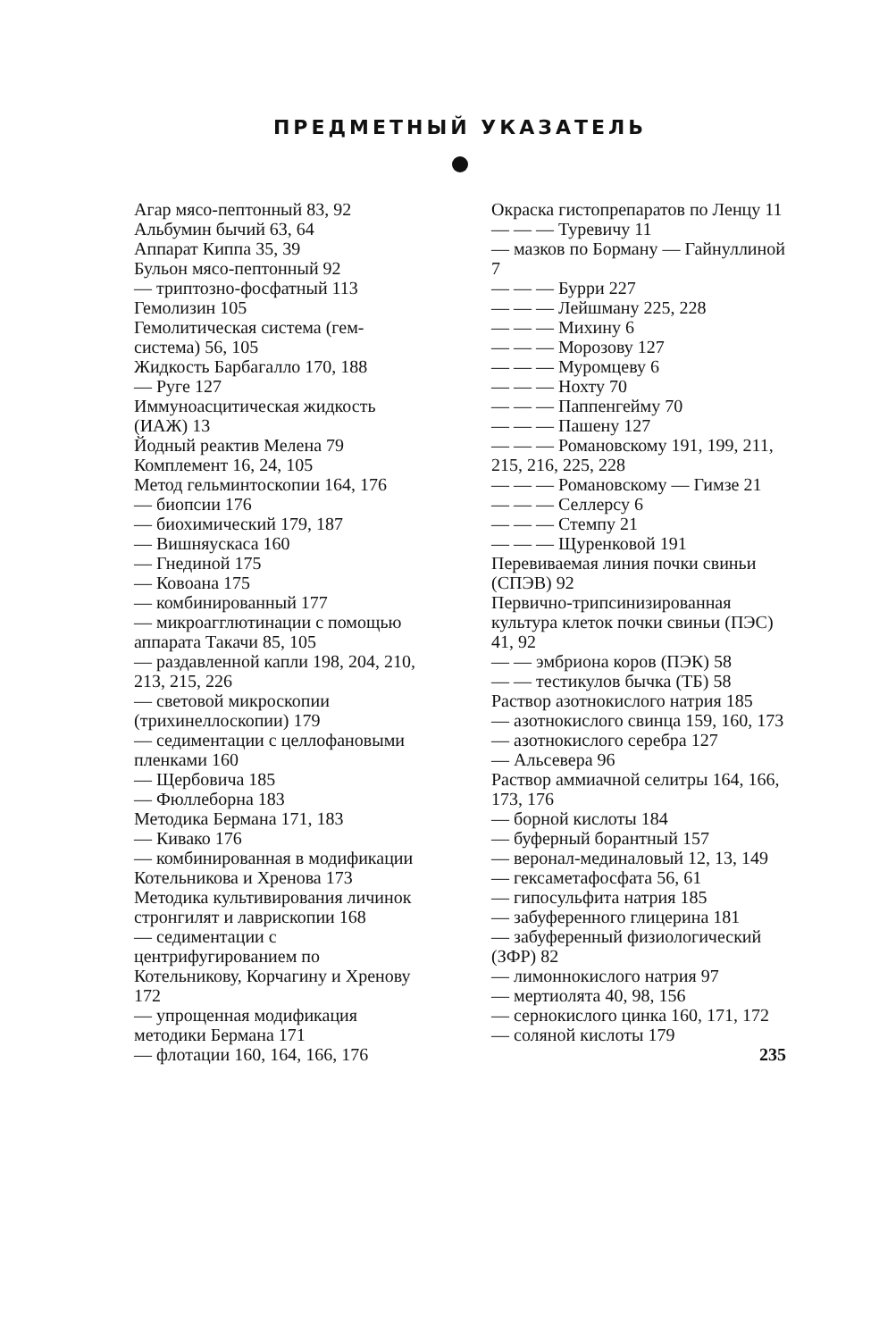ПРЕДМЕТНЫЙ УКАЗАТЕЛЬ
Агар мясо-пептонный 83, 92
Альбумин бычий 63, 64
Аппарат Киппа 35, 39
Бульон мясо-пептонный 92
— триптозно-фосфатный 113
Гемолизин 105
Гемолитическая система (гем-система) 56, 105
Жидкость Барбагалло 170, 188
— Руге 127
Иммуноасцитическая жидкость (ИАЖ) 13
Йодный реактив Мелена 79
Комплемент 16, 24, 105
Метод гельминтоскопии 164, 176
— биопсии 176
— биохимический 179, 187
— Вишняускаса 160
— Гнединой 175
— Ковоана 175
— комбинированный 177
— микроагглютинации с помощью аппарата Такачи 85, 105
— раздавленной капли 198, 204, 210, 213, 215, 226
— световой микроскопии (трихинеллоскопии) 179
— седиментации с целлофановыми пленками 160
— Щербовича 185
— Фюллеборна 183
Методика Бермана 171, 183
— Кивако 176
— комбинированная в модификации Котельникова и Хренова 173
Методика культивирования личинок стронгилят и лаврископии 168
— седиментации с центрифугированием по Котельникову, Корчагину и Хренову 172
— упрощенная модификация методики Бермана 171
— флотации 160, 164, 166, 176
Окраска гистопрепаратов по Ленцу 11
— — — Туревичу 11
— мазков по Борману — Гайнуллиной 7
— — — Бурри 227
— — — Лейшману 225, 228
— — — Михину 6
— — — Морозову 127
— — — Муромцеву 6
— — — Нохту 70
— — — Паппенгейму 70
— — — Пашену 127
— — — Романовскому 191, 199, 211, 215, 216, 225, 228
— — — Романовскому — Гимзе 21
— — — Селлерсу 6
— — — Стемпу 21
— — — Щуренковой 191
Перевиваемая линия почки свиньи (СПЭВ) 92
Первично-трипсинизированная культура клеток почки свиньи (ПЭС) 41, 92
— — эмбриона коров (ПЭК) 58
— — тестикулов бычка (ТБ) 58
Раствор азотнокислого натрия 185
— азотнокислого свинца 159, 160, 173
— азотнокислого серебра 127
— Альсевера 96
Раствор аммиачной селитры 164, 166, 173, 176
— борной кислоты 184
— буферный борантный 157
— веронал-мединаловый 12, 13, 149
— гексаметафосфата 56, 61
— гипосульфита натрия 185
— забуференного глицерина 181
— забуференный физиологический (ЗФР) 82
— лимоннокислого натрия 97
— мертиолята 40, 98, 156
— сернокислого цинка 160, 171, 172
— соляной кислоты 179
235